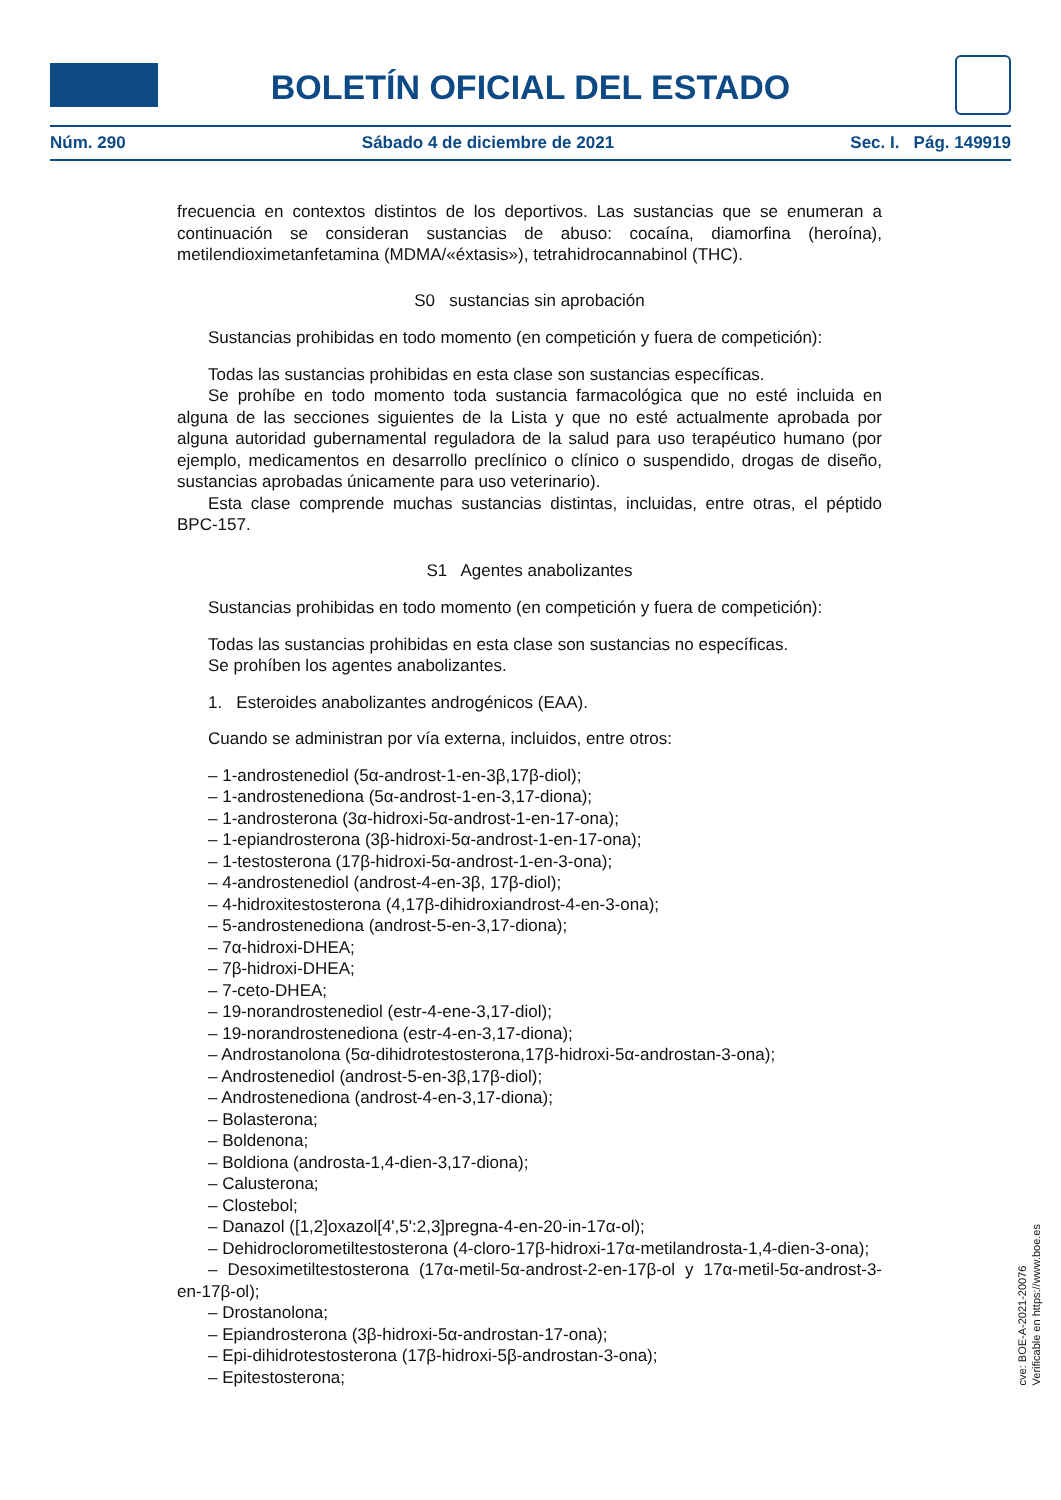BOLETÍN OFICIAL DEL ESTADO
Núm. 290 Sábado 4 de diciembre de 2021 Sec. I. Pág. 149919
frecuencia en contextos distintos de los deportivos. Las sustancias que se enumeran a continuación se consideran sustancias de abuso: cocaína, diamorfina (heroína), metilendioximetanfetamina (MDMA/«éxtasis»), tetrahidrocannabinol (THC).
S0 sustancias sin aprobación
Sustancias prohibidas en todo momento (en competición y fuera de competición):
Todas las sustancias prohibidas en esta clase son sustancias específicas.
Se prohíbe en todo momento toda sustancia farmacológica que no esté incluida en alguna de las secciones siguientes de la Lista y que no esté actualmente aprobada por alguna autoridad gubernamental reguladora de la salud para uso terapéutico humano (por ejemplo, medicamentos en desarrollo preclínico o clínico o suspendido, drogas de diseño, sustancias aprobadas únicamente para uso veterinario).
Esta clase comprende muchas sustancias distintas, incluidas, entre otras, el péptido BPC-157.
S1 Agentes anabolizantes
Sustancias prohibidas en todo momento (en competición y fuera de competición):
Todas las sustancias prohibidas en esta clase son sustancias no específicas.
Se prohíben los agentes anabolizantes.
1. Esteroides anabolizantes androgénicos (EAA).
Cuando se administran por vía externa, incluidos, entre otros:
– 1-androstenediol (5α-androst-1-en-3β,17β-diol);
– 1-androstenediona (5α-androst-1-en-3,17-diona);
– 1-androsterona (3α-hidroxi-5α-androst-1-en-17-ona);
– 1-epiandrosterona (3β-hidroxi-5α-androst-1-en-17-ona);
– 1-testosterona (17β-hidroxi-5α-androst-1-en-3-ona);
– 4-androstenediol (androst-4-en-3β, 17β-diol);
– 4-hidroxitestosterona (4,17β-dihidroxiandrost-4-en-3-ona);
– 5-androstenediona (androst-5-en-3,17-diona);
– 7α-hidroxi-DHEA;
– 7β-hidroxi-DHEA;
– 7-ceto-DHEA;
– 19-norandrostenediol (estr-4-ene-3,17-diol);
– 19-norandrostenediona (estr-4-en-3,17-diona);
– Androstanolona (5α-dihidrotestosterona,17β-hidroxi-5α-androstan-3-ona);
– Androstenediol (androst-5-en-3β,17β-diol);
– Androstenediona (androst-4-en-3,17-diona);
– Bolasterona;
– Boldenona;
– Boldiona (androsta-1,4-dien-3,17-diona);
– Calusterona;
– Clostebol;
– Danazol ([1,2]oxazol[4',5':2,3]pregna-4-en-20-in-17α-ol);
– Dehidroclorometiltestosterona (4-cloro-17β-hidroxi-17α-metilandrosta-1,4-dien-3-ona);
– Desoximetiltestosterona (17α-metil-5α-androst-2-en-17β-ol y 17α-metil-5α-androst-3-en-17β-ol);
– Drostanolona;
– Epiandrosterona (3β-hidroxi-5α-androstan-17-ona);
– Epi-dihidrotestosterona (17β-hidroxi-5β-androstan-3-ona);
– Epitestosterona;
cve: BOE-A-2021-20076
Verificable en https://www.boe.es